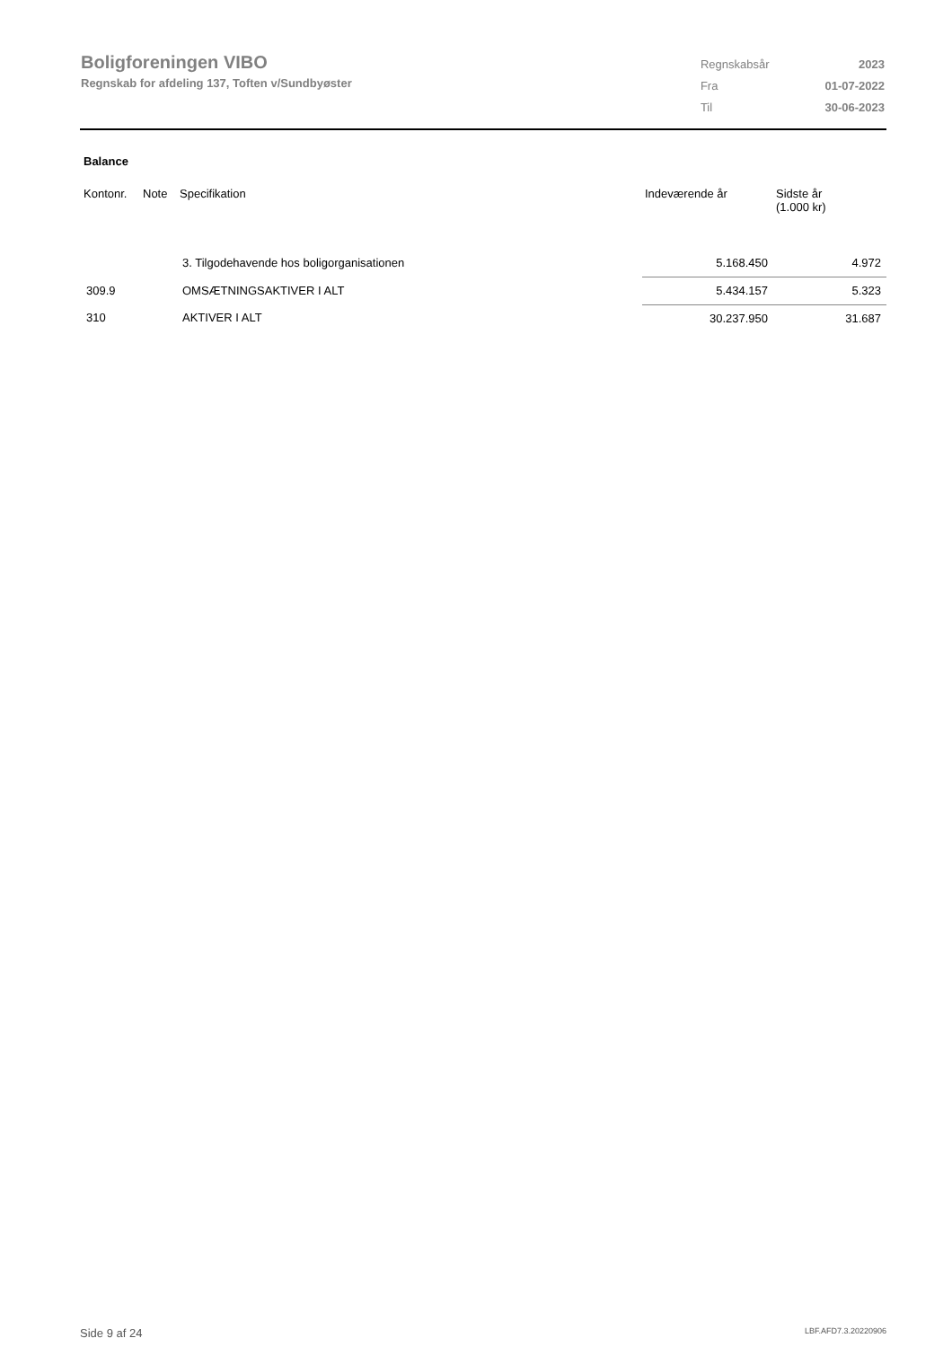Boligforeningen VIBO
Regnskab for afdeling 137, Toften v/Sundbyøster
| Regnskabsår | 2023 |
| Fra | 01-07-2022 |
| Til | 30-06-2023 |
Balance
| Kontonr. | Note | Specifikation | Indeværende år | Sidste år (1.000 kr) |
| --- | --- | --- | --- | --- |
| | | 3. Tilgodehavende hos boligorganisationen | 5.168.450 | 4.972 |
| 309.9 | | OMSÆTNINGSAKTIVER I ALT | 5.434.157 | 5.323 |
| 310 | | AKTIVER I ALT | 30.237.950 | 31.687 |
Side 9 af 24 LBF.AFD7.3.20220906